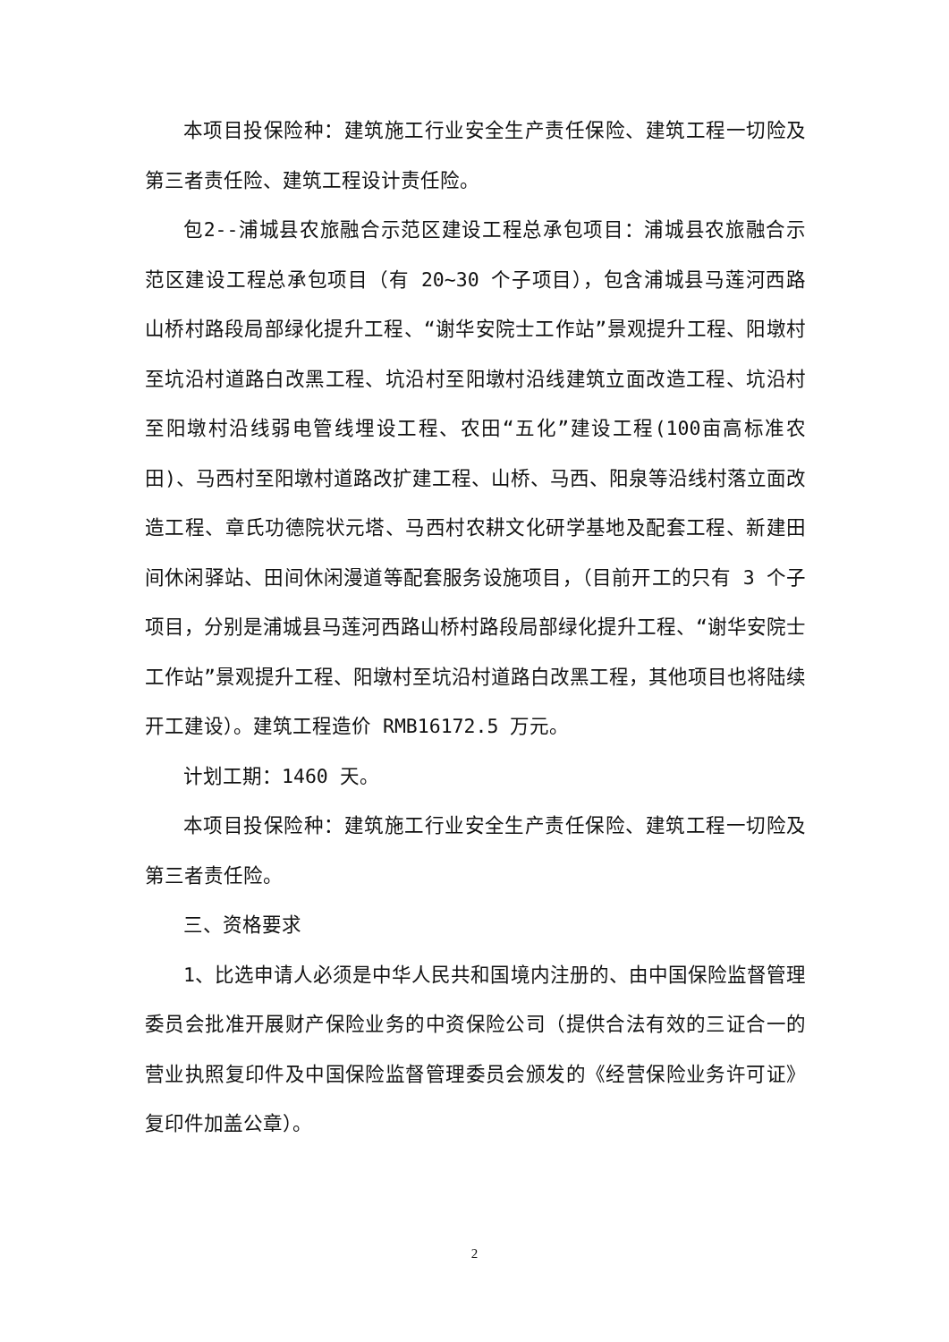本项目投保险种：建筑施工行业安全生产责任保险、建筑工程一切险及第三者责任险、建筑工程设计责任险。
包2--浦城县农旅融合示范区建设工程总承包项目：浦城县农旅融合示范区建设工程总承包项目（有 20~30 个子项目），包含浦城县马莲河西路山桥村路段局部绿化提升工程、“谢华安院士工作站”景观提升工程、阳墩村至坑沿村道路白改黑工程、坑沿村至阳墩村沿线建筑立面改造工程、坑沿村至阳墩村沿线弱电管线埋设工程、农田“五化”建设工程(100亩高标准农田)、马西村至阳墩村道路改扩建工程、山桥、马西、阳泉等沿线村落立面改造工程、章氏功德院状元塔、马西村农耕文化研学基地及配套工程、新建田间休闲驿站、田间休闲漫道等配套服务设施项目，（目前开工的只有 3 个子项目，分别是浦城县马莲河西路山桥村路段局部绿化提升工程、“谢华安院士工作站”景观提升工程、阳墩村至坑沿村道路白改黑工程，其他项目也将陆续开工建设）。建筑工程造价 RMB16172.5 万元。
计划工期：1460 天。
本项目投保险种：建筑施工行业安全生产责任保险、建筑工程一切险及第三者责任险。
三、资格要求
1、比选申请人必须是中华人民共和国境内注册的、由中国保险监督管理委员会批准开展财产保险业务的中资保险公司（提供合法有效的三证合一的营业执照复印件及中国保险监督管理委员会颁发的《经营保险业务许可证》复印件加盖公章）。
2